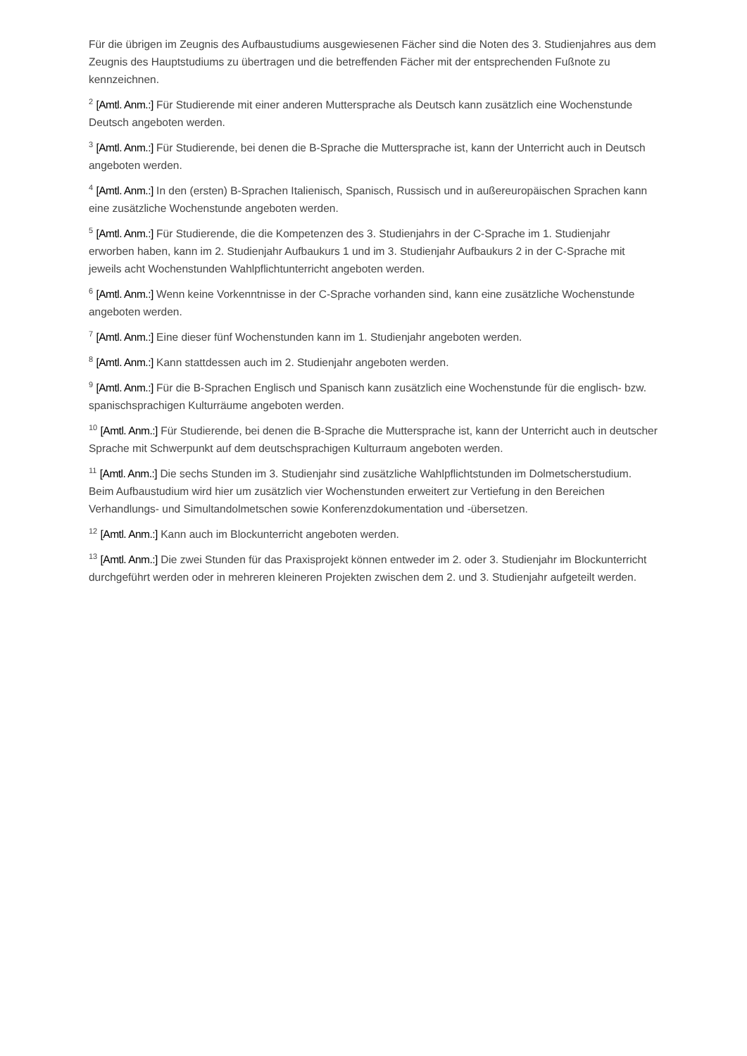Für die übrigen im Zeugnis des Aufbaustudiums ausgewiesenen Fächer sind die Noten des 3. Studienjahres aus dem Zeugnis des Hauptstudiums zu übertragen und die betreffenden Fächer mit der entsprechenden Fußnote zu kennzeichnen.
<sup>2</sup> [Amtl. Anm.:] Für Studierende mit einer anderen Muttersprache als Deutsch kann zusätzlich eine Wochenstunde Deutsch angeboten werden.
<sup>3</sup> [Amtl. Anm.:] Für Studierende, bei denen die B-Sprache die Muttersprache ist, kann der Unterricht auch in Deutsch angeboten werden.
<sup>4</sup> [Amtl. Anm.:] In den (ersten) B-Sprachen Italienisch, Spanisch, Russisch und in außereuropäischen Sprachen kann eine zusätzliche Wochenstunde angeboten werden.
<sup>5</sup> [Amtl. Anm.:] Für Studierende, die die Kompetenzen des 3. Studienjahrs in der C-Sprache im 1. Studienjahr erworben haben, kann im 2. Studienjahr Aufbaukurs 1 und im 3. Studienjahr Aufbaukurs 2 in der C-Sprache mit jeweils acht Wochenstunden Wahlpflichtunterricht angeboten werden.
<sup>6</sup> [Amtl. Anm.:] Wenn keine Vorkenntnisse in der C-Sprache vorhanden sind, kann eine zusätzliche Wochenstunde angeboten werden.
<sup>7</sup> [Amtl. Anm.:] Eine dieser fünf Wochenstunden kann im 1. Studienjahr angeboten werden.
<sup>8</sup> [Amtl. Anm.:] Kann stattdessen auch im 2. Studienjahr angeboten werden.
<sup>9</sup> [Amtl. Anm.:] Für die B-Sprachen Englisch und Spanisch kann zusätzlich eine Wochenstunde für die englisch- bzw. spanischsprachigen Kulturräume angeboten werden.
<sup>10</sup> [Amtl. Anm.:] Für Studierende, bei denen die B-Sprache die Muttersprache ist, kann der Unterricht auch in deutscher Sprache mit Schwerpunkt auf dem deutschsprachigen Kulturraum angeboten werden.
<sup>11</sup> [Amtl. Anm.:] Die sechs Stunden im 3. Studienjahr sind zusätzliche Wahlpflichtstunden im Dolmetscherstudium. Beim Aufbaustudium wird hier um zusätzlich vier Wochenstunden erweitert zur Vertiefung in den Bereichen Verhandlungs- und Simultandolmetschen sowie Konferenzdokumentation und -übersetzen.
<sup>12</sup> [Amtl. Anm.:] Kann auch im Blockunterricht angeboten werden.
<sup>13</sup> [Amtl. Anm.:] Die zwei Stunden für das Praxisprojekt können entweder im 2. oder 3. Studienjahr im Blockunterricht durchgeführt werden oder in mehreren kleineren Projekten zwischen dem 2. und 3. Studienjahr aufgeteilt werden.